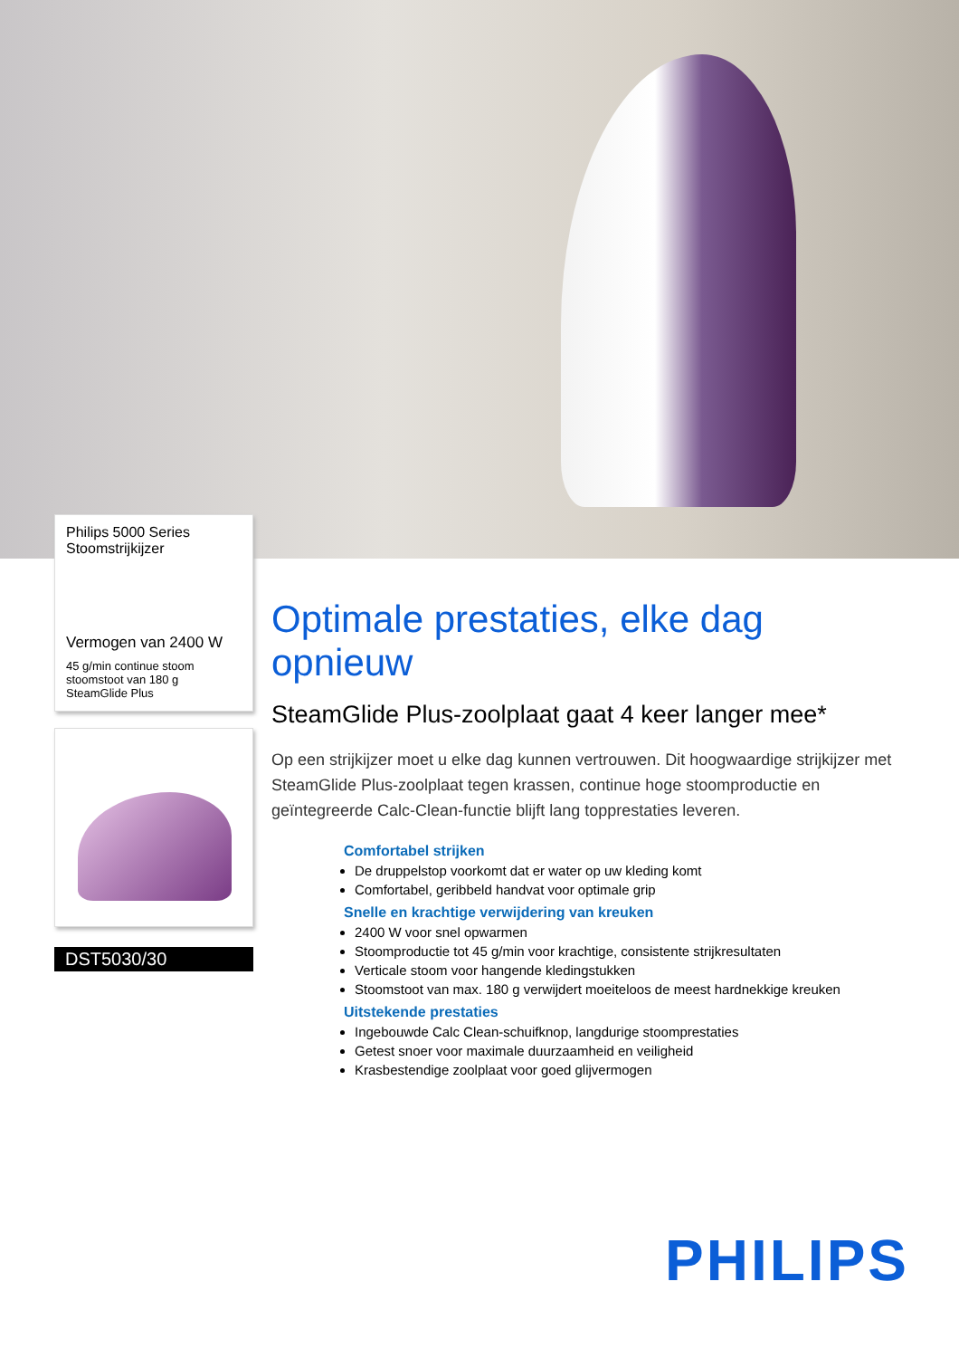Philips 5000 Series
Stoomstrijkijzer
Vermogen van 2400 W
45 g/min continue stoom
stoomstoot van 180 g
SteamGlide Plus
DST5030/30
Optimale prestaties, elke dag opnieuw
SteamGlide Plus-zoolplaat gaat 4 keer langer mee*
Op een strijkijzer moet u elke dag kunnen vertrouwen. Dit hoogwaardige strijkijzer met SteamGlide Plus-zoolplaat tegen krassen, continue hoge stoomproductie en geïntegreerde Calc-Clean-functie blijft lang topprestaties leveren.
Comfortabel strijken
De druppelstop voorkomt dat er water op uw kleding komt
Comfortabel, geribbeld handvat voor optimale grip
Snelle en krachtige verwijdering van kreuken
2400 W voor snel opwarmen
Stoomproductie tot 45 g/min voor krachtige, consistente strijkresultaten
Verticale stoom voor hangende kledingstukken
Stoomstoot van max. 180 g verwijdert moeiteloos de meest hardnekkige kreuken
Uitstekende prestaties
Ingebouwde Calc Clean-schuifknop, langdurige stoomprestaties
Getest snoer voor maximale duurzaamheid en veiligheid
Krasbestendige zoolplaat voor goed glijvermogen
PHILIPS